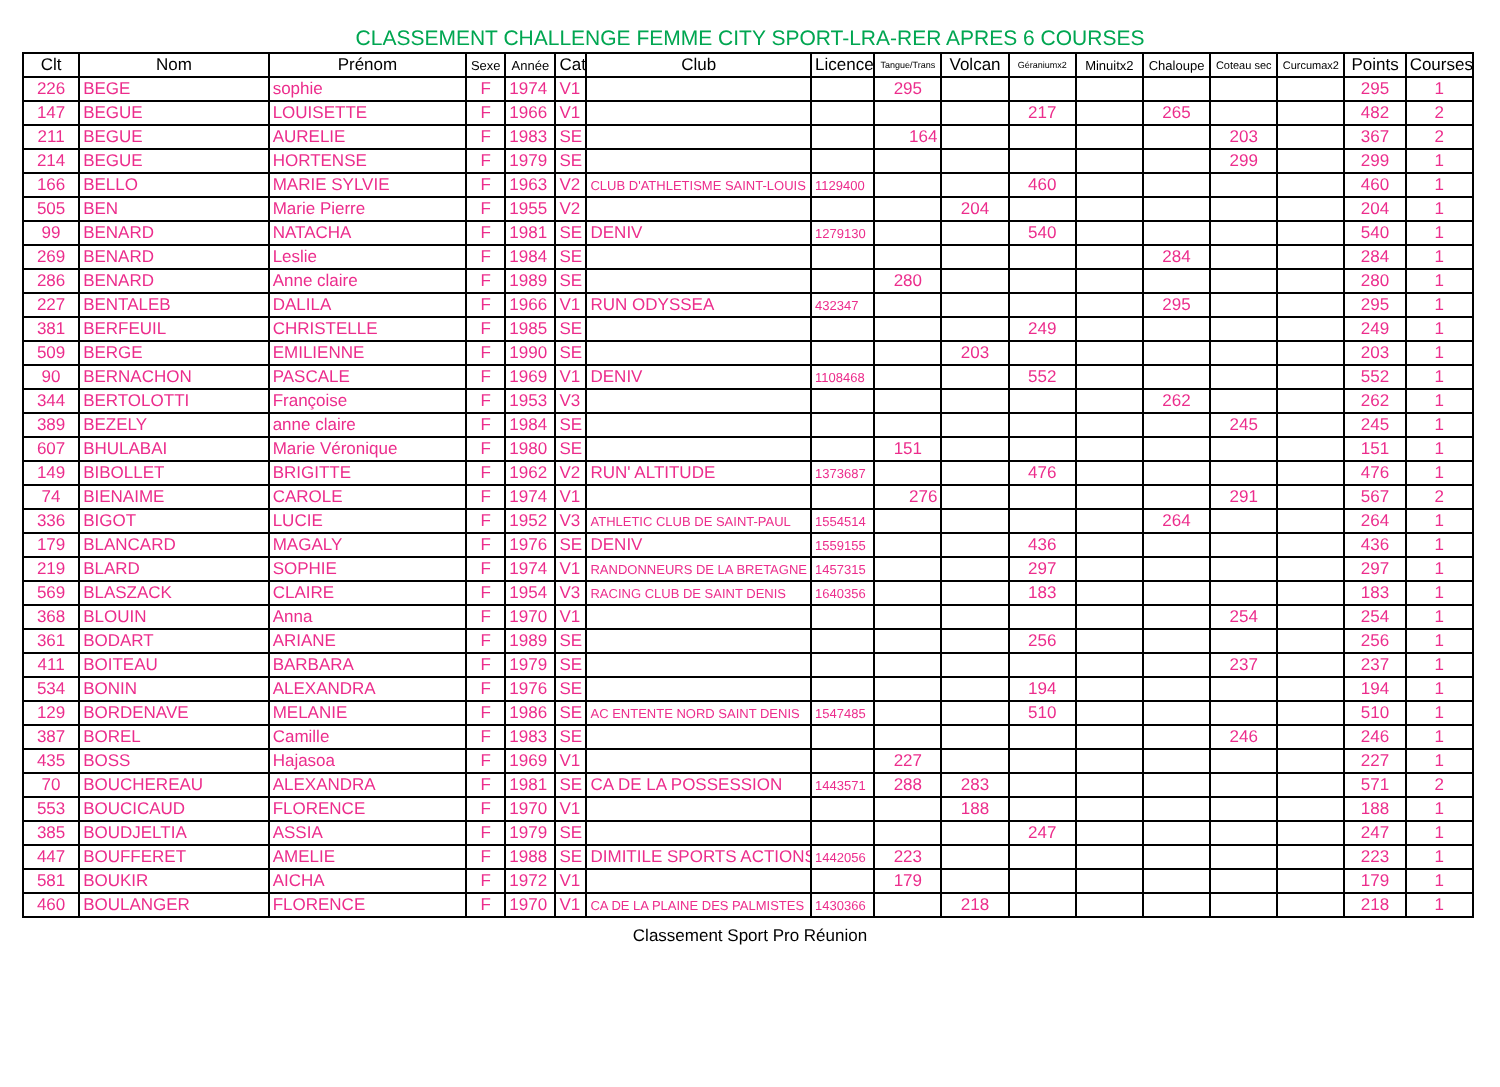CLASSEMENT CHALLENGE FEMME CITY SPORT-LRA-RER APRES 6 COURSES
| Clt | Nom | Prénom | Sexe | Année | Cat | Club | Licence | Tangue/Trans | Volcan | Géraniumx2 | Minuitx2 | Chaloupe | Coteau sec | Curcumax2 | Points | Courses |
| --- | --- | --- | --- | --- | --- | --- | --- | --- | --- | --- | --- | --- | --- | --- | --- | --- |
| 226 | BEGE | sophie | F | 1974 | V1 | | | 295 | | | | | | | 295 | 1 |
| 147 | BEGUE | LOUISETTE | F | 1966 | V1 | | | | | 217 | | 265 | | | 482 | 2 |
| 211 | BEGUE | AURELIE | F | 1983 | SE | | | 164 | | | | | 203 | | 367 | 2 |
| 214 | BEGUE | HORTENSE | F | 1979 | SE | | | | | | | | 299 | | 299 | 1 |
| 166 | BELLO | MARIE SYLVIE | F | 1963 | V2 | CLUB D'ATHLETISME SAINT-LOUIS | 1129400 | | | 460 | | | | | 460 | 1 |
| 505 | BEN | Marie Pierre | F | 1955 | V2 | | | | 204 | | | | | | 204 | 1 |
| 99 | BENARD | NATACHA | F | 1981 | SE | DENIV | 1279130 | | | 540 | | | | | 540 | 1 |
| 269 | BENARD | Leslie | F | 1984 | SE | | | | | | | 284 | | | 284 | 1 |
| 286 | BENARD | Anne claire | F | 1989 | SE | | | 280 | | | | | | | 280 | 1 |
| 227 | BENTALEB | DALILA | F | 1966 | V1 | RUN ODYSSEA | 432347 | | | | | 295 | | | 295 | 1 |
| 381 | BERFEUIL | CHRISTELLE | F | 1985 | SE | | | | | 249 | | | | | 249 | 1 |
| 509 | BERGE | EMILIENNE | F | 1990 | SE | | | | 203 | | | | | | 203 | 1 |
| 90 | BERNACHON | PASCALE | F | 1969 | V1 | DENIV | 1108468 | | | 552 | | | | | 552 | 1 |
| 344 | BERTOLOTTI | Françoise | F | 1953 | V3 | | | | | | | 262 | | | 262 | 1 |
| 389 | BEZELY | anne claire | F | 1984 | SE | | | | | | | | 245 | | 245 | 1 |
| 607 | BHULABAI | Marie Véronique | F | 1980 | SE | | | 151 | | | | | | | 151 | 1 |
| 149 | BIBOLLET | BRIGITTE | F | 1962 | V2 | RUN' ALTITUDE | 1373687 | | | 476 | | | | | 476 | 1 |
| 74 | BIENAIME | CAROLE | F | 1974 | V1 | | | 276 | | | | | 291 | | 567 | 2 |
| 336 | BIGOT | LUCIE | F | 1952 | V3 | ATHLETIC CLUB DE SAINT-PAUL | 1554514 | | | | | 264 | | | 264 | 1 |
| 179 | BLANCARD | MAGALY | F | 1976 | SE | DENIV | 1559155 | | | 436 | | | | | 436 | 1 |
| 219 | BLARD | SOPHIE | F | 1974 | V1 | RANDONNEURS DE LA BRETAGNE | 1457315 | | | 297 | | | | | 297 | 1 |
| 569 | BLASZACK | CLAIRE | F | 1954 | V3 | RACING CLUB DE SAINT DENIS | 1640356 | | | 183 | | | | | 183 | 1 |
| 368 | BLOUIN | Anna | F | 1970 | V1 | | | | | | | | 254 | | 254 | 1 |
| 361 | BODART | ARIANE | F | 1989 | SE | | | | | 256 | | | | | 256 | 1 |
| 411 | BOITEAU | BARBARA | F | 1979 | SE | | | | | | | | 237 | | 237 | 1 |
| 534 | BONIN | ALEXANDRA | F | 1976 | SE | | | | | 194 | | | | | 194 | 1 |
| 129 | BORDENAVE | MELANIE | F | 1986 | SE | AC ENTENTE NORD SAINT DENIS | 1547485 | | | 510 | | | | | 510 | 1 |
| 387 | BOREL | Camille | F | 1983 | SE | | | | | | | | 246 | | 246 | 1 |
| 435 | BOSS | Hajasoa | F | 1969 | V1 | | | 227 | | | | | | | 227 | 1 |
| 70 | BOUCHEREAU | ALEXANDRA | F | 1981 | SE | CA DE LA POSSESSION | 1443571 | 288 | 283 | | | | | | 571 | 2 |
| 553 | BOUCICAUD | FLORENCE | F | 1970 | V1 | | | | 188 | | | | | | 188 | 1 |
| 385 | BOUDJELTIA | ASSIA | F | 1979 | SE | | | | | 247 | | | | | 247 | 1 |
| 447 | BOUFFERET | AMELIE | F | 1988 | SE | DIMITILE SPORTS ACTIONS | 1442056 | 223 | | | | | | | 223 | 1 |
| 581 | BOUKIR | AICHA | F | 1972 | V1 | | | 179 | | | | | | | 179 | 1 |
| 460 | BOULANGER | FLORENCE | F | 1970 | V1 | CA DE LA PLAINE DES PALMISTES | 1430366 | | 218 | | | | | | 218 | 1 |
Classement Sport Pro Réunion